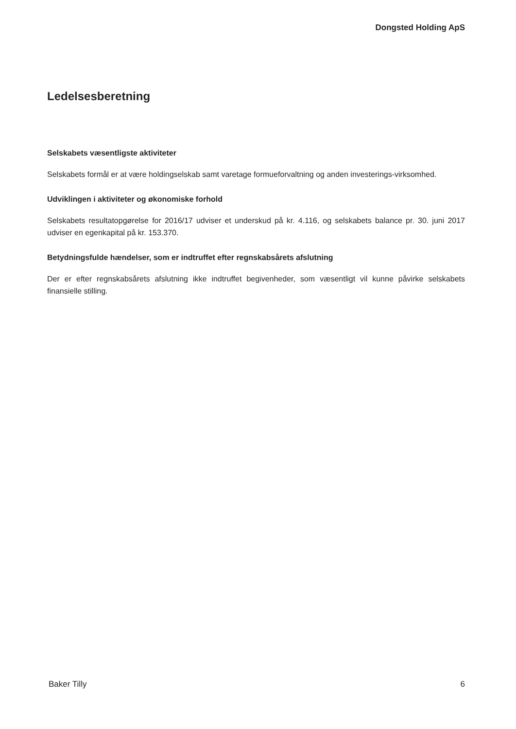Dongsted Holding ApS
Ledelsesberetning
Selskabets væsentligste aktiviteter
Selskabets formål er at være holdingselskab samt varetage formueforvaltning og anden investerings-virksomhed.
Udviklingen i aktiviteter og økonomiske forhold
Selskabets resultatopgørelse for 2016/17 udviser et underskud på kr. 4.116, og selskabets balance pr. 30. juni 2017 udviser en egenkapital på kr. 153.370.
Betydningsfulde hændelser, som er indtruffet efter regnskabsårets afslutning
Der er efter regnskabsårets afslutning ikke indtruffet begivenheder, som væsentligt vil kunne påvirke selskabets finansielle stilling.
Baker Tilly 6